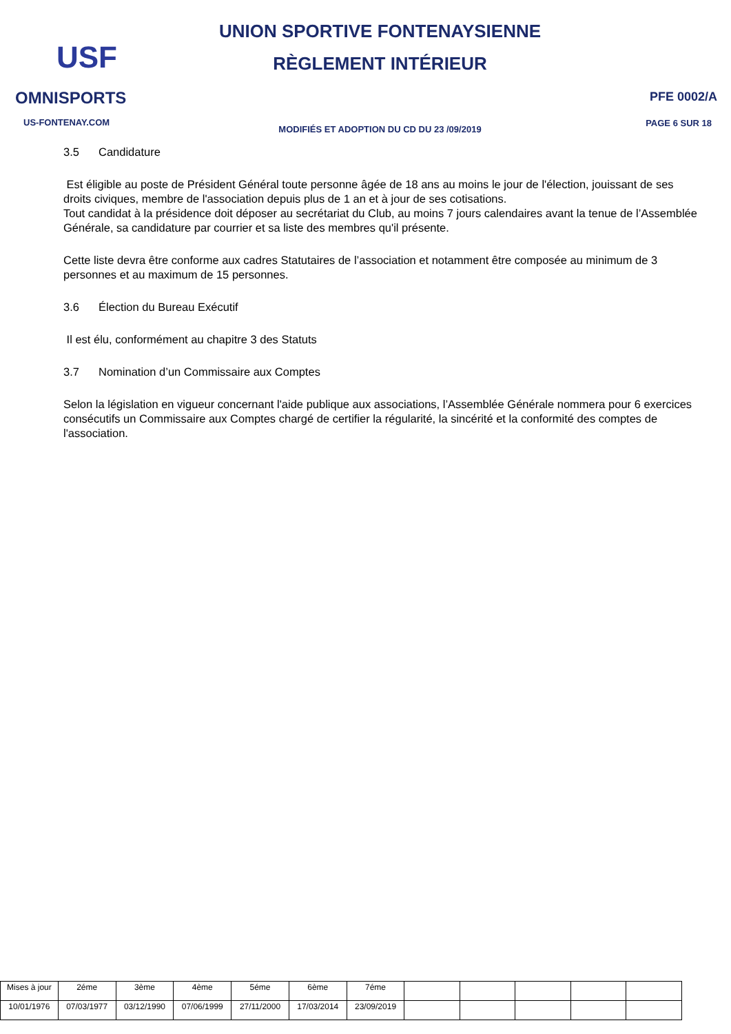USF
OMNISPORTS
US-FONTENAY.COM
UNION SPORTIVE FONTENAYSIENNE
RÈGLEMENT INTÉRIEUR
MODIFIÉS ET ADOPTION DU CD DU 23 /09/2019
PFE 0002/A
PAGE 6 SUR 18
3.5 Candidature
Est éligible au poste de Président Général toute personne âgée de 18 ans au moins le jour de l'élection, jouissant de ses droits civiques, membre de l'association depuis plus de 1 an et à jour de ses cotisations.
Tout candidat à la présidence doit déposer au secrétariat du Club, au moins 7 jours calendaires avant la tenue de l’Assemblée Générale, sa candidature par courrier et sa liste des membres qu'il présente.
Cette liste devra être conforme aux cadres Statutaires de l’association et notamment être composée au minimum de 3 personnes et au maximum de 15 personnes.
3.6 Élection du Bureau Exécutif
Il est élu, conformément au chapitre 3 des Statuts
3.7 Nomination d’un Commissaire aux Comptes
Selon la législation en vigueur concernant l'aide publique aux associations, l’Assemblée Générale nommera pour 6 exercices consécutifs un Commissaire aux Comptes chargé de certifier la régularité, la sincérité et la conformité des comptes de l'association.
| Mises à jour | 2éme | 3ème | 4ème | 5éme | 6ème | 7éme | | | | | |
| 10/01/1976 | 07/03/1977 | 03/12/1990 | 07/06/1999 | 27/11/2000 | 17/03/2014 | 23/09/2019 | | | | | |